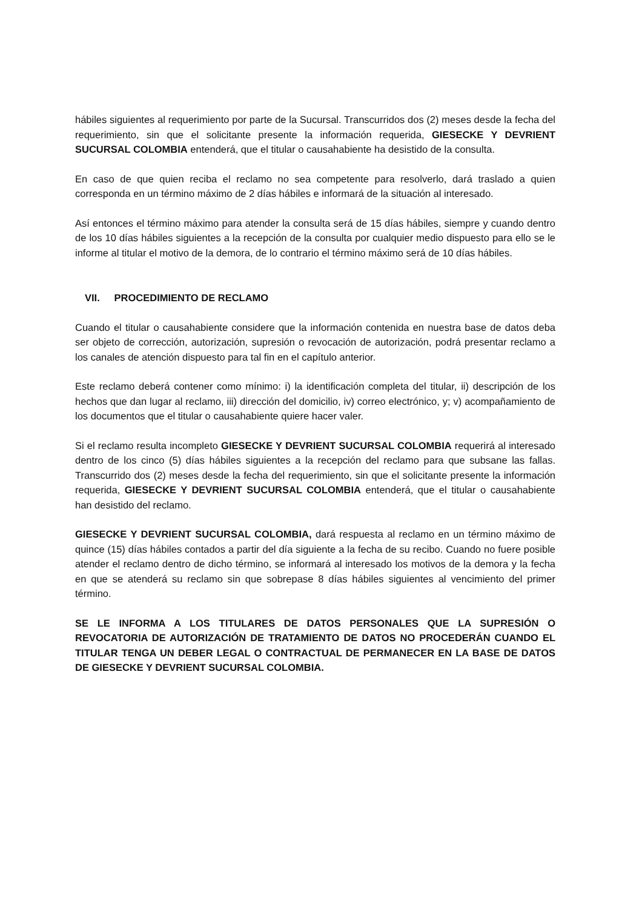hábiles siguientes al requerimiento por parte de la Sucursal. Transcurridos dos (2) meses desde la fecha del requerimiento, sin que el solicitante presente la información requerida, GIESECKE Y DEVRIENT SUCURSAL COLOMBIA entenderá, que el titular o causahabiente ha desistido de la consulta.
En caso de que quien reciba el reclamo no sea competente para resolverlo, dará traslado a quien corresponda en un término máximo de 2 días hábiles e informará de la situación al interesado.
Así entonces el término máximo para atender la consulta será de 15 días hábiles, siempre y cuando dentro de los 10 días hábiles siguientes a la recepción de la consulta por cualquier medio dispuesto para ello se le informe al titular el motivo de la demora, de lo contrario el término máximo será de 10 días hábiles.
VII. PROCEDIMIENTO DE RECLAMO
Cuando el titular o causahabiente considere que la información contenida en nuestra base de datos deba ser objeto de corrección, autorización, supresión o revocación de autorización, podrá presentar reclamo a los canales de atención dispuesto para tal fin en el capítulo anterior.
Este reclamo deberá contener como mínimo: i) la identificación completa del titular, ii) descripción de los hechos que dan lugar al reclamo, iii) dirección del domicilio, iv) correo electrónico, y; v) acompañamiento de los documentos que el titular o causahabiente quiere hacer valer.
Si el reclamo resulta incompleto GIESECKE Y DEVRIENT SUCURSAL COLOMBIA requerirá al interesado dentro de los cinco (5) días hábiles siguientes a la recepción del reclamo para que subsane las fallas. Transcurrido dos (2) meses desde la fecha del requerimiento, sin que el solicitante presente la información requerida, GIESECKE Y DEVRIENT SUCURSAL COLOMBIA entenderá, que el titular o causahabiente han desistido del reclamo.
GIESECKE Y DEVRIENT SUCURSAL COLOMBIA, dará respuesta al reclamo en un término máximo de quince (15) días hábiles contados a partir del día siguiente a la fecha de su recibo. Cuando no fuere posible atender el reclamo dentro de dicho término, se informará al interesado los motivos de la demora y la fecha en que se atenderá su reclamo sin que sobrepase 8 días hábiles siguientes al vencimiento del primer término.
SE LE INFORMA A LOS TITULARES DE DATOS PERSONALES QUE LA SUPRESIÓN O REVOCATORIA DE AUTORIZACIÓN DE TRATAMIENTO DE DATOS NO PROCEDERÁN CUANDO EL TITULAR TENGA UN DEBER LEGAL O CONTRACTUAL DE PERMANECER EN LA BASE DE DATOS DE GIESECKE Y DEVRIENT SUCURSAL COLOMBIA.